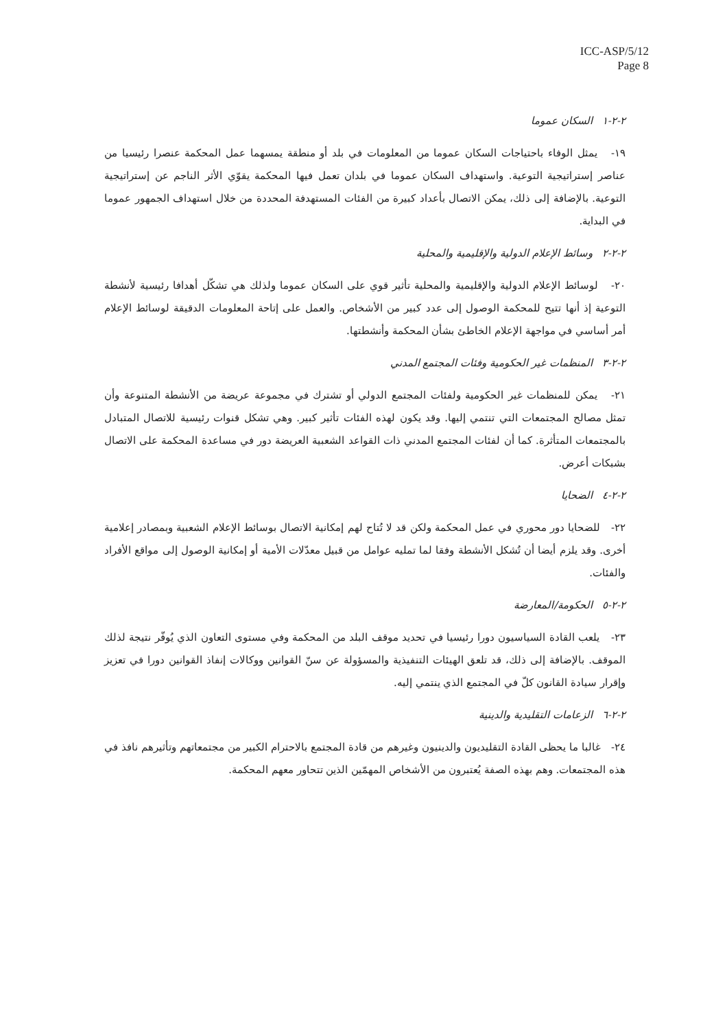ICC-ASP/5/12
Page 8
٢-٢-١ السكان عموما
١٩- يمثل الوفاء باحتياجات السكان عموما من المعلومات في بلد أو منطقة يمسهما عمل المحكمة عنصرا رئيسيا من عناصر إستراتيجية التوعية. واستهداف السكان عموما في بلدان تعمل فيها المحكمة يقوّي الأثر الناجم عن إستراتيجية التوعية. بالإضافة إلى ذلك، يمكن الاتصال بأعداد كبيرة من الفئات المستهدفة المحددة من خلال استهداف الجمهور عموما في البداية.
٢-٢-٢ وسائط الإعلام الدولية والإقليمية والمحلية
٢٠- لوسائط الإعلام الدولية والإقليمية والمحلية تأثير قوي على السكان عموما ولذلك هي تشكّل أهدافا رئيسية لأنشطة التوعية إذ أنها تتيح للمحكمة الوصول إلى عدد كبير من الأشخاص. والعمل على إتاحة المعلومات الدقيقة لوسائط الإعلام أمر أساسي في مواجهة الإعلام الخاطئ بشأن المحكمة وأنشطتها.
٢-٢-٣ المنظمات غير الحكومية وفئات المجتمع المدني
٢١- يمكن للمنظمات غير الحكومية ولفئات المجتمع الدولي أو تشترك في مجموعة عريضة من الأنشطة المتنوعة وأن تمثل مصالح المجتمعات التي تنتمي إليها. وقد يكون لهذه الفئات تأثير كبير. وهي تشكل قنوات رئيسية للاتصال المتبادل بالمجتمعات المتأثرة. كما أن لفئات المجتمع المدني ذات القواعد الشعبية العريضة دور في مساعدة المحكمة على الاتصال بشبكات أعرض.
٢-٢-٤ الضحايا
٢٢- للضحايا دور محوري في عمل المحكمة ولكن قد لا تُتاح لهم إمكانية الاتصال بوسائط الإعلام الشعبية وبمصادر إعلامية أخرى. وقد يلزم أيضا أن تُشكل الأنشطة وفقا لما تمليه عوامل من قبيل معدّلات الأمية أو إمكانية الوصول إلى مواقع الأفراد والفئات.
٢-٢-٥ الحكومة/المعارضة
٢٣- يلعب القادة السياسيون دورا رئيسيا في تحديد موقف البلد من المحكمة وفي مستوى التعاون الذي يُوفّر نتيجة لذلك الموقف. بالإضافة إلى ذلك، قد تلعق الهيئات التنفيذية والمسؤولة عن سنّ القوانين ووكالات إنفاذ القوانين دورا في تعزيز وإقرار سيادة القانون كلّ في المجتمع الذي ينتمي إليه.
٢-٢-٦ الزعامات التقليدية والدينية
٢٤- غالبا ما يحظى القادة التقليديون والدينيون وغيرهم من قادة المجتمع بالاحترام الكبير من مجتمعاتهم وتأثيرهم نافذ في هذه المجتمعات. وهم بهذه الصفة يُعتبرون من الأشخاص المهمّين الذين تتحاور معهم المحكمة.